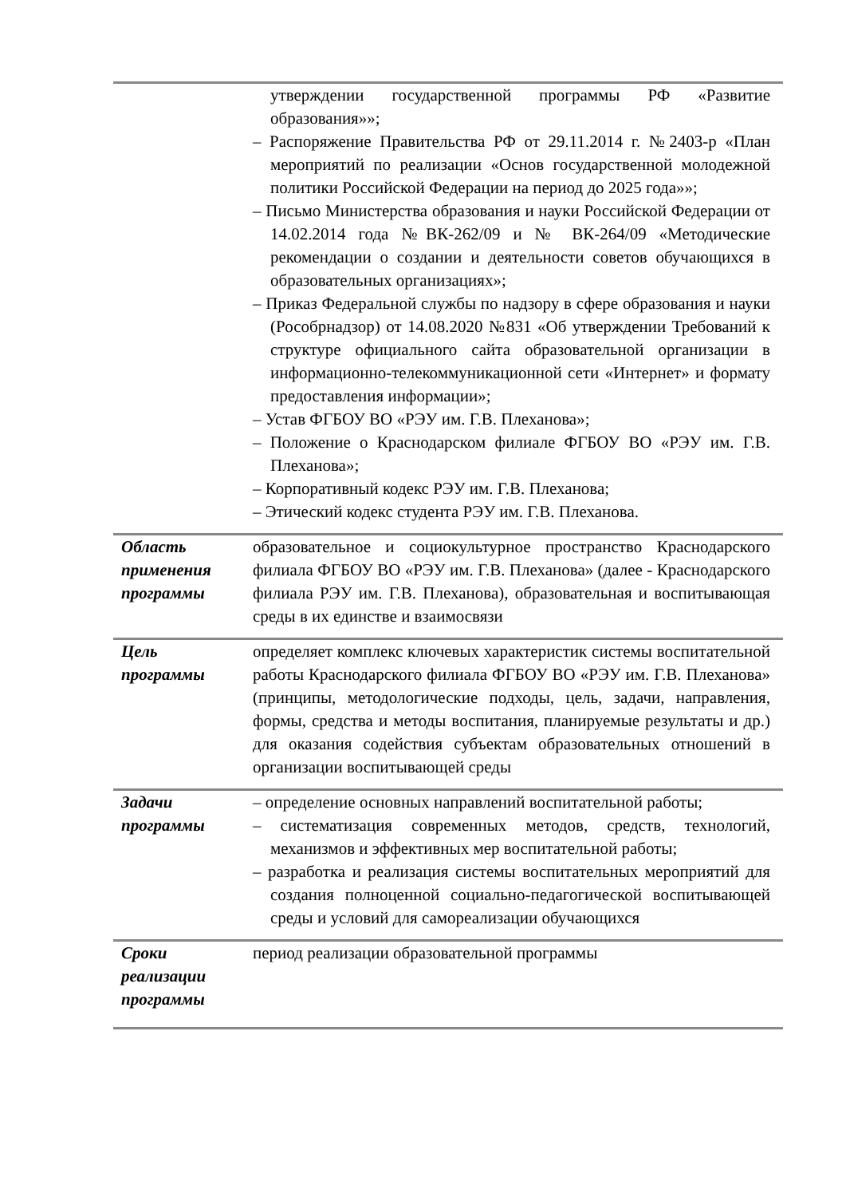| | утверждении государственной программы РФ «Развитие образования»»; – Распоряжение Правительства РФ от 29.11.2014 г. №2403-р «План мероприятий по реализации «Основ государственной молодежной политики Российской Федерации на период до 2025 года»»; – Письмо Министерства образования и науки Российской Федерации от 14.02.2014 года №ВК-262/09 и № ВК-264/09 «Методические рекомендации о создании и деятельности советов обучающихся в образовательных организациях»; – Приказ Федеральной службы по надзору в сфере образования и науки (Рособрнадзор) от 14.08.2020 №831 «Об утверждении Требований к структуре официального сайта образовательной организации в информационно-телекоммуникационной сети «Интернет» и формату предоставления информации»; – Устав ФГБОУ ВО «РЭУ им. Г.В. Плеханова»; – Положение о Краснодарском филиале ФГБОУ ВО «РЭУ им. Г.В. Плеханова»; – Корпоративный кодекс РЭУ им. Г.В. Плеханова; – Этический кодекс студента РЭУ им. Г.В. Плеханова. |
| Область применения программы | образовательное и социокультурное пространство Краснодарского филиала ФГБОУ ВО «РЭУ им. Г.В. Плеханова» (далее - Краснодарского филиала РЭУ им. Г.В. Плеханова), образовательная и воспитывающая среды в их единстве и взаимосвязи |
| Цель программы | определяет комплекс ключевых характеристик системы воспитательной работы Краснодарского филиала ФГБОУ ВО «РЭУ им. Г.В. Плеханова» (принципы, методологические подходы, цель, задачи, направления, формы, средства и методы воспитания, планируемые результаты и др.) для оказания содействия субъектам образовательных отношений в организации воспитывающей среды |
| Задачи программы | – определение основных направлений воспитательной работы; – систематизация современных методов, средств, технологий, механизмов и эффективных мер воспитательной работы; – разработка и реализация системы воспитательных мероприятий для создания полноценной социально-педагогической воспитывающей среды и условий для самореализации обучающихся |
| Сроки реализации программы | период реализации образовательной программы |